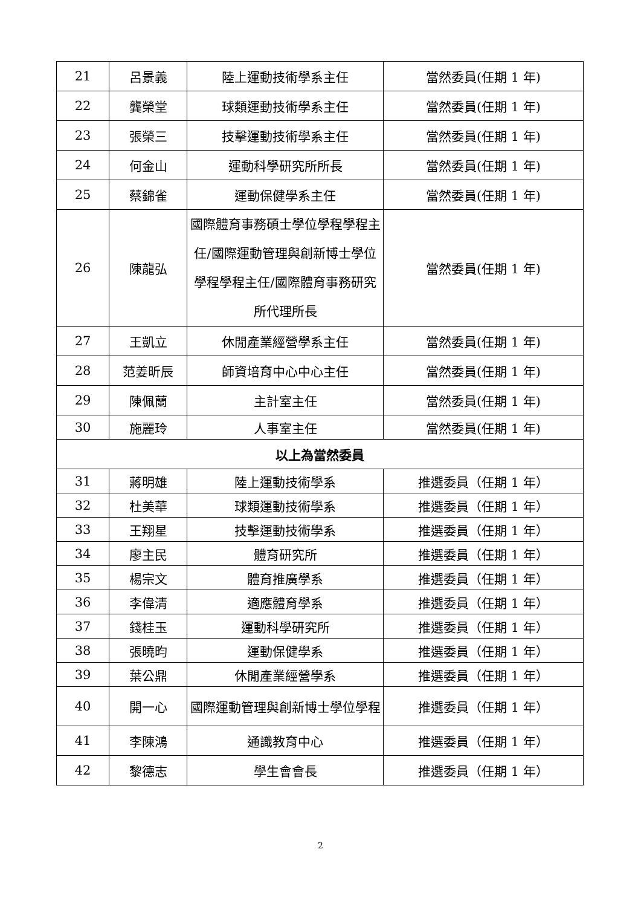| 21 | 呂景義 | 陸上運動技術學系主任 | 當然委員(任期 1 年) |
| 22 | 龔榮堂 | 球類運動技術學系主任 | 當然委員(任期 1 年) |
| 23 | 張榮三 | 技擊運動技術學系主任 | 當然委員(任期 1 年) |
| 24 | 何金山 | 運動科學研究所所長 | 當然委員(任期 1 年) |
| 25 | 蔡錦雀 | 運動保健學系主任 | 當然委員(任期 1 年) |
| 26 | 陳龍弘 | 國際體育事務碩士學位學程學程主任/國際運動管理與創新博士學位學程學程主任/國際體育事務研究所代理所長 | 當然委員(任期 1 年) |
| 27 | 王凱立 | 休閒產業經營學系主任 | 當然委員(任期 1 年) |
| 28 | 范姜昕辰 | 師資培育中心中心主任 | 當然委員(任期 1 年) |
| 29 | 陳佩蘭 | 主計室主任 | 當然委員(任期 1 年) |
| 30 | 施麗玲 | 人事室主任 | 當然委員(任期 1 年) |
| 以上為當然委員 | | | |
| 31 | 蔣明雄 | 陸上運動技術學系 | 推選委員（任期 1 年） |
| 32 | 杜美華 | 球類運動技術學系 | 推選委員（任期 1 年） |
| 33 | 王翔星 | 技擊運動技術學系 | 推選委員（任期 1 年） |
| 34 | 廖主民 | 體育研究所 | 推選委員（任期 1 年） |
| 35 | 楊宗文 | 體育推廣學系 | 推選委員（任期 1 年） |
| 36 | 李偉清 | 適應體育學系 | 推選委員（任期 1 年） |
| 37 | 錢桂玉 | 運動科學研究所 | 推選委員（任期 1 年） |
| 38 | 張曉昀 | 運動保健學系 | 推選委員（任期 1 年） |
| 39 | 葉公鼎 | 休閒產業經營學系 | 推選委員（任期 1 年） |
| 40 | 開一心 | 國際運動管理與創新博士學位學程 | 推選委員（任期 1 年） |
| 41 | 李陳鴻 | 通識教育中心 | 推選委員（任期 1 年） |
| 42 | 黎德志 | 學生會會長 | 推選委員（任期 1 年） |
2